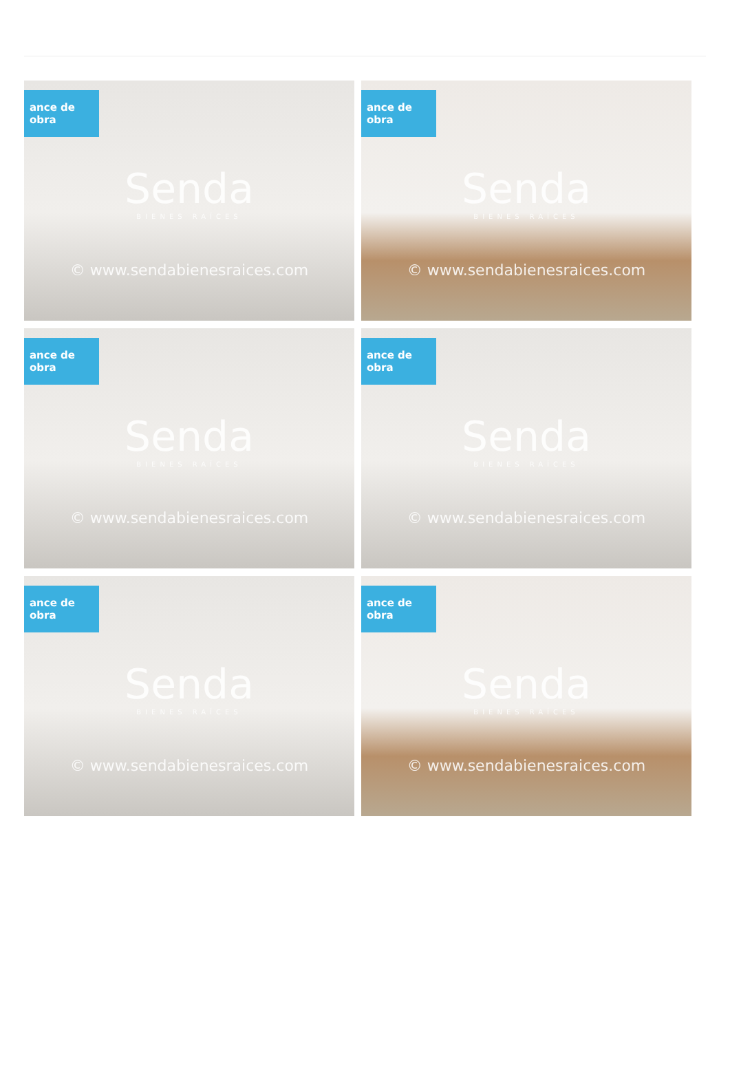ance de obra
Senda
BIENES RAÍCES
© www.sendabienesraices.com
ance de obra
Senda
BIENES RAÍCES
© www.sendabienesraices.com
ance de obra
Senda
BIENES RAÍCES
© www.sendabienesraices.com
ance de obra
Senda
BIENES RAÍCES
© www.sendabienesraices.com
ance de obra
Senda
BIENES RAÍCES
© www.sendabienesraices.com
ance de obra
Senda
BIENES RAÍCES
© www.sendabienesraices.com